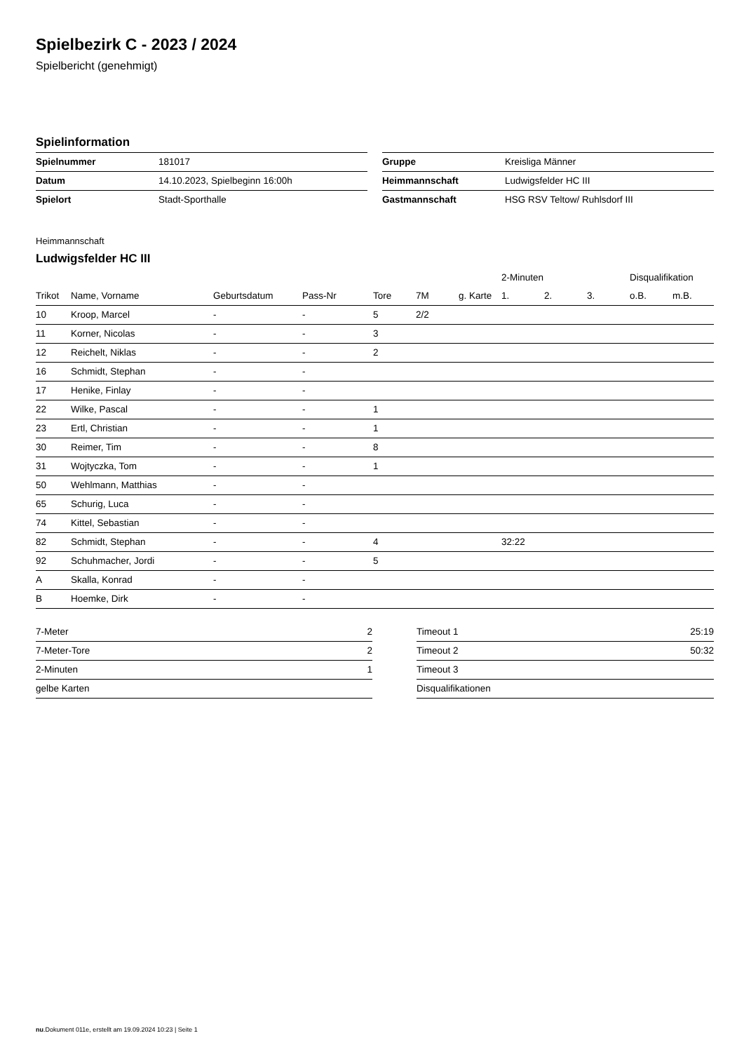Spielbezirk C - 2023 / 2024
Spielbericht (genehmigt)
Spielinformation
| Spielnummer | 181017 |
| Datum | 14.10.2023, Spielbeginn 16:00h |
| Spielort | Stadt-Sporthalle |
| Gruppe | Kreisliga Männer |
| Heimmannschaft | Ludwigsfelder HC III |
| Gastmannschaft | HSG RSV Teltow/ Ruhlsdorf III |
Heimmannschaft
Ludwigsfelder HC III
| | | | | | | | 2-Minuten | | | Disqualifikation | |
| --- | --- | --- | --- | --- | --- | --- | --- | --- | --- | --- | --- |
| Trikot | Name, Vorname | Geburtsdatum | Pass-Nr | Tore | 7M | g. Karte | 1. | 2. | 3. | o.B. | m.B. |
| 10 | Kroop, Marcel | - | - | 5 | 2/2 | | | | | | |
| 11 | Korner, Nicolas | - | - | 3 | | | | | | | |
| 12 | Reichelt, Niklas | - | - | 2 | | | | | | | |
| 16 | Schmidt, Stephan | - | - | | | | | | | | |
| 17 | Henike, Finlay | - | - | | | | | | | | |
| 22 | Wilke, Pascal | - | - | 1 | | | | | | | |
| 23 | Ertl, Christian | - | - | 1 | | | | | | | |
| 30 | Reimer, Tim | - | - | 8 | | | | | | | |
| 31 | Wojtyczka, Tom | - | - | 1 | | | | | | | |
| 50 | Wehlmann, Matthias | - | - | | | | | | | | |
| 65 | Schurig, Luca | - | - | | | | | | | | |
| 74 | Kittel, Sebastian | - | - | | | | | | | | |
| 82 | Schmidt, Stephan | - | - | 4 | | | 32:22 | | | | |
| 92 | Schuhmacher, Jordi | - | - | 5 | | | | | | | |
| A | Skalla, Konrad | - | - | | | | | | | | |
| B | Hoemke, Dirk | - | - | | | | | | | | |
| 7-Meter | 2 |
| 7-Meter-Tore | 2 |
| 2-Minuten | 1 |
| gelbe Karten | |
| Timeout 1 | 25:19 |
| Timeout 2 | 50:32 |
| Timeout 3 | |
| Disqualifikationen | |
nu.Dokument 011e, erstellt am 19.09.2024 10:23 | Seite 1